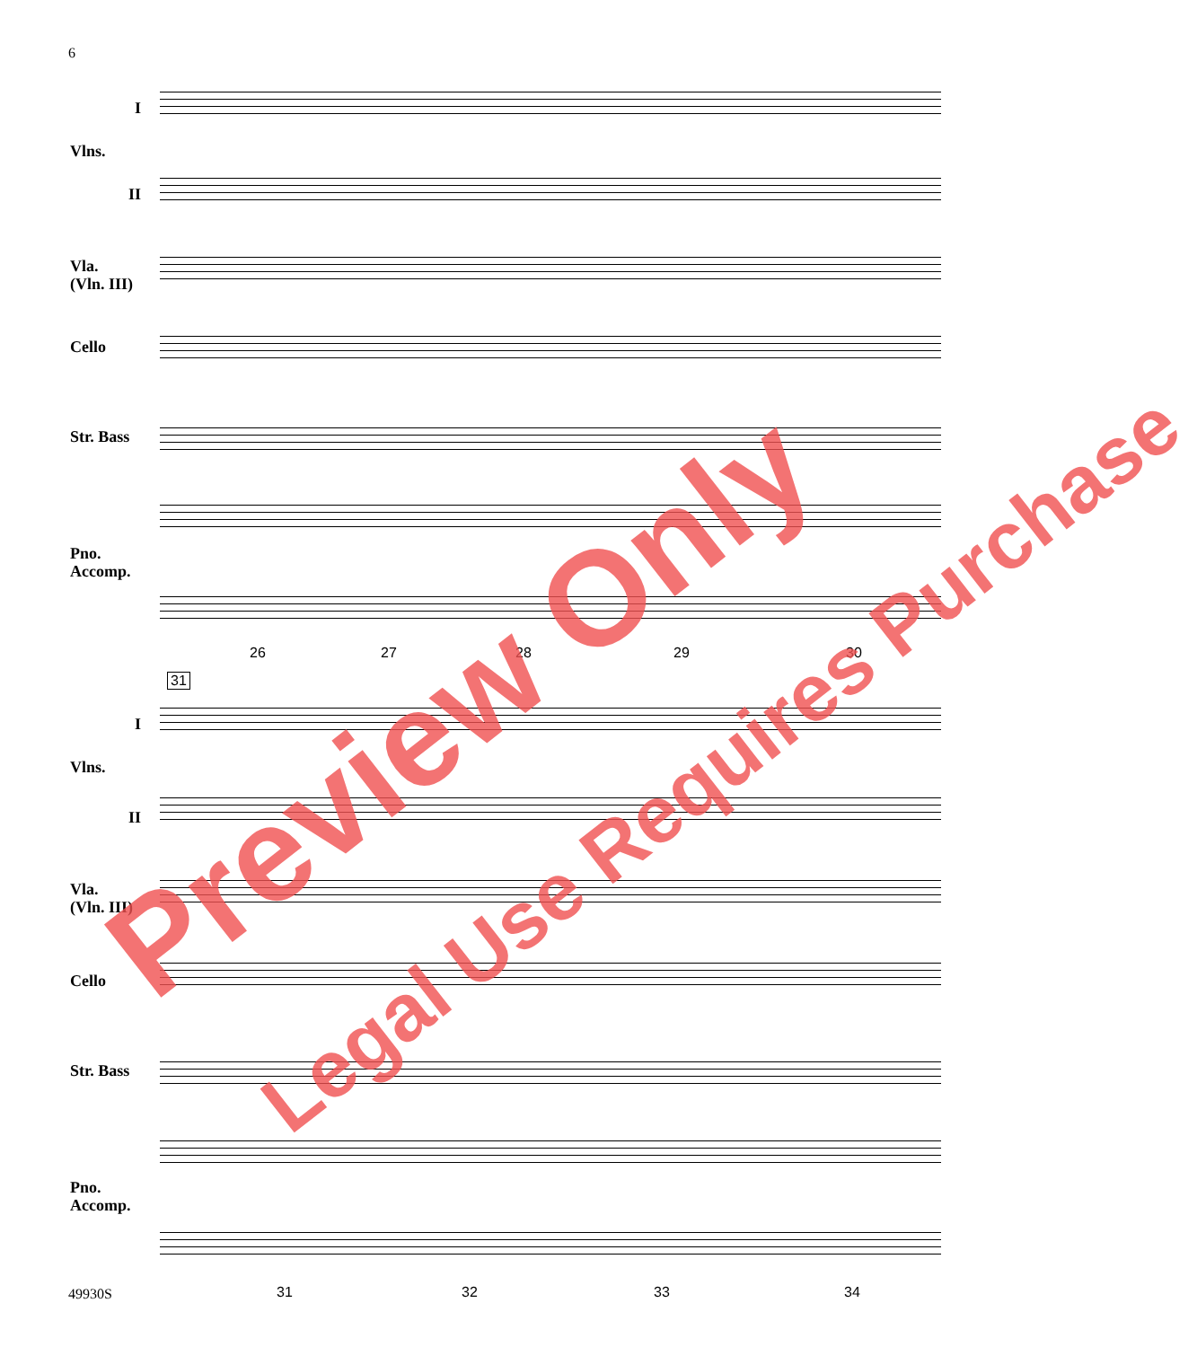6
I
Vlns.
II
Vla.
(Vln. III)
Cello
Str. Bass
Pno.
Accomp.
26 27 28 29 30
31
I
Vlns.
II
Vla.
(Vln. III)
Cello
Str. Bass
Pno.
Accomp.
31 32 33 34
49930S
Preview Only Legal Use Requires Purchase